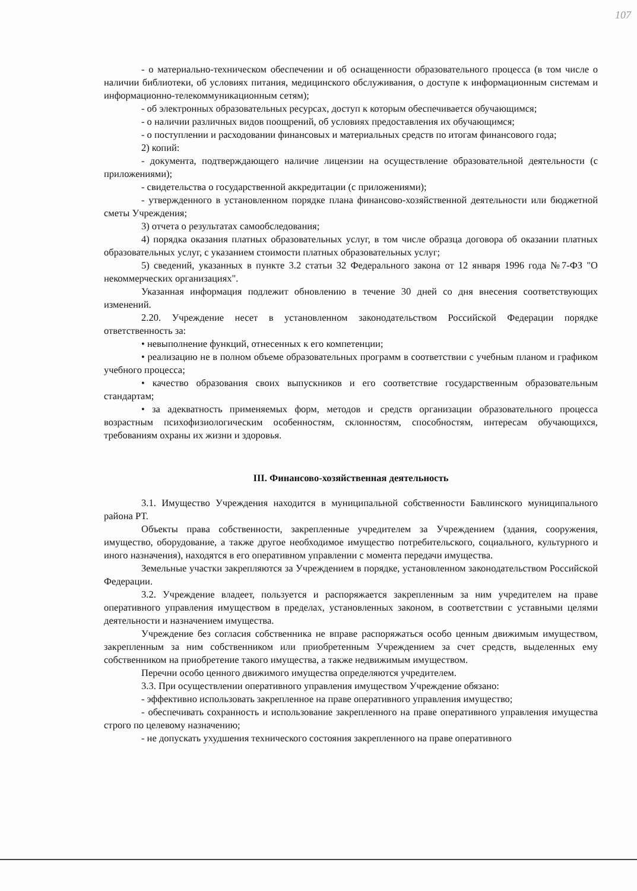107
- о материально-техническом обеспечении и об оснащенности образовательного процесса (в том числе о наличии библиотеки, об условиях питания, медицинского обслуживания, о доступе к информационным системам и информационно-телекоммуникационным сетям);
- об электронных образовательных ресурсах, доступ к которым обеспечивается обучающимся;
- о наличии различных видов поощрений, об условиях предоставления их обучающимся;
- о поступлении и расходовании финансовых и материальных средств по итогам финансового года;
2) копий:
- документа, подтверждающего наличие лицензии на осуществление образовательной деятельности (с приложениями);
- свидетельства о государственной аккредитации (с приложениями);
- утвержденного в установленном порядке плана финансово-хозяйственной деятельности или бюджетной сметы Учреждения;
3) отчета о результатах самообследования;
4) порядка оказания платных образовательных услуг, в том числе образца договора об оказании платных образовательных услуг, с указанием стоимости платных образовательных услуг;
5) сведений, указанных в пункте 3.2 статьи 32 Федерального закона от 12 января 1996 года №7-ФЗ "О некоммерческих организациях".
Указанная информация подлежит обновлению в течение 30 дней со дня внесения соответствующих изменений.
2.20. Учреждение несет в установленном законодательством Российской Федерации порядке ответственность за:
• невыполнение функций, отнесенных к его компетенции;
• реализацию не в полном объеме образовательных программ в соответствии с учебным планом и графиком учебного процесса;
• качество образования своих выпускников и его соответствие государственным образовательным стандартам;
• за адекватность применяемых форм, методов и средств организации образовательного процесса возрастным психофизиологическим особенностям, склонностям, способностям, интересам обучающихся, требованиям охраны их жизни и здоровья.
III. Финансово-хозяйственная деятельность
3.1. Имущество Учреждения находится в муниципальной собственности Бавлинского муниципального района РТ.
Объекты права собственности, закрепленные учредителем за Учреждением (здания, сооружения, имущество, оборудование, а также другое необходимое имущество потребительского, социального, культурного и иного назначения), находятся в его оперативном управлении с момента передачи имущества.
Земельные участки закрепляются за Учреждением в порядке, установленном законодательством Российской Федерации.
3.2. Учреждение владеет, пользуется и распоряжается закрепленным за ним учредителем на праве оперативного управления имуществом в пределах, установленных законом, в соответствии с уставными целями деятельности и назначением имущества.
Учреждение без согласия собственника не вправе распоряжаться особо ценным движимым имуществом, закрепленным за ним собственником или приобретенным Учреждением за счет средств, выделенных ему собственником на приобретение такого имущества, а также недвижимым имуществом.
Перечни особо ценного движимого имущества определяются учредителем.
3.3. При осуществлении оперативного управления имуществом Учреждение обязано:
- эффективно использовать закрепленное на праве оперативного управления имущество;
- обеспечивать сохранность и использование закрепленного на праве оперативного управления имущества строго по целевому назначению;
- не допускать ухудшения технического состояния закрепленного на праве оперативного